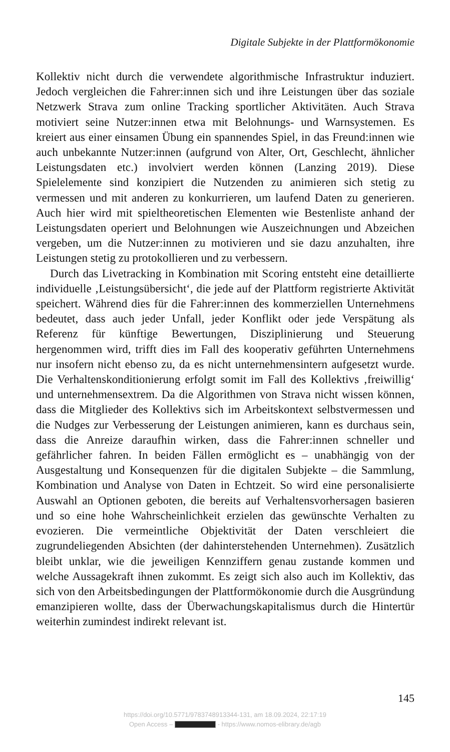Digitale Subjekte in der Plattformökonomie
Kollektiv nicht durch die verwendete algorithmische Infrastruktur induziert. Jedoch vergleichen die Fahrer:innen sich und ihre Leistungen über das soziale Netzwerk Strava zum online Tracking sportlicher Aktivitäten. Auch Strava motiviert seine Nutzer:innen etwa mit Belohnungs- und Warnsystemen. Es kreiert aus einer einsamen Übung ein spannendes Spiel, in das Freund:innen wie auch unbekannte Nutzer:innen (aufgrund von Alter, Ort, Geschlecht, ähnlicher Leistungsdaten etc.) involviert werden können (Lanzing 2019). Diese Spielelemente sind konzipiert die Nutzenden zu animieren sich stetig zu vermessen und mit anderen zu konkurrieren, um laufend Daten zu generieren. Auch hier wird mit spieltheoretischen Elementen wie Bestenliste anhand der Leistungsdaten operiert und Belohnungen wie Auszeichnungen und Abzeichen vergeben, um die Nutzer:innen zu motivieren und sie dazu anzuhalten, ihre Leistungen stetig zu protokollieren und zu verbessern.
Durch das Livetracking in Kombination mit Scoring entsteht eine detaillierte individuelle ‚Leistungsübersicht‘, die jede auf der Plattform registrierte Aktivität speichert. Während dies für die Fahrer:innen des kommerziellen Unternehmens bedeutet, dass auch jeder Unfall, jeder Konflikt oder jede Verspätung als Referenz für künftige Bewertungen, Disziplinierung und Steuerung hergenommen wird, trifft dies im Fall des kooperativ geführten Unternehmens nur insofern nicht ebenso zu, da es nicht unternehmensintern aufgesetzt wurde. Die Verhaltenskonditionierung erfolgt somit im Fall des Kollektivs ‚freiwillig‘ und unternehmensextrem. Da die Algorithmen von Strava nicht wissen können, dass die Mitglieder des Kollektivs sich im Arbeitskontext selbstvermessen und die Nudges zur Verbesserung der Leistungen animieren, kann es durchaus sein, dass die Anreize daraufhin wirken, dass die Fahrer:innen schneller und gefährlicher fahren. In beiden Fällen ermöglicht es – unabhängig von der Ausgestaltung und Konsequenzen für die digitalen Subjekte – die Sammlung, Kombination und Analyse von Daten in Echtzeit. So wird eine personalisierte Auswahl an Optionen geboten, die bereits auf Verhaltensvorhersagen basieren und so eine hohe Wahrscheinlichkeit erzielen das gewünschte Verhalten zu evozieren. Die vermeintliche Objektivität der Daten verschleiert die zugrundeliegenden Absichten (der dahinterstehenden Unternehmen). Zusätzlich bleibt unklar, wie die jeweiligen Kennziffern genau zustande kommen und welche Aussagekraft ihnen zukommt. Es zeigt sich also auch im Kollektiv, das sich von den Arbeitsbedingungen der Plattformökonomie durch die Ausgründung emanzipieren wollte, dass der Überwachungskapitalismus durch die Hintertür weiterhin zumindest indirekt relevant ist.
145
https://doi.org/10.5771/9783748913344-131, am 18.09.2024, 22:17:19
Open Access – - https://www.nomos-elibrary.de/agb